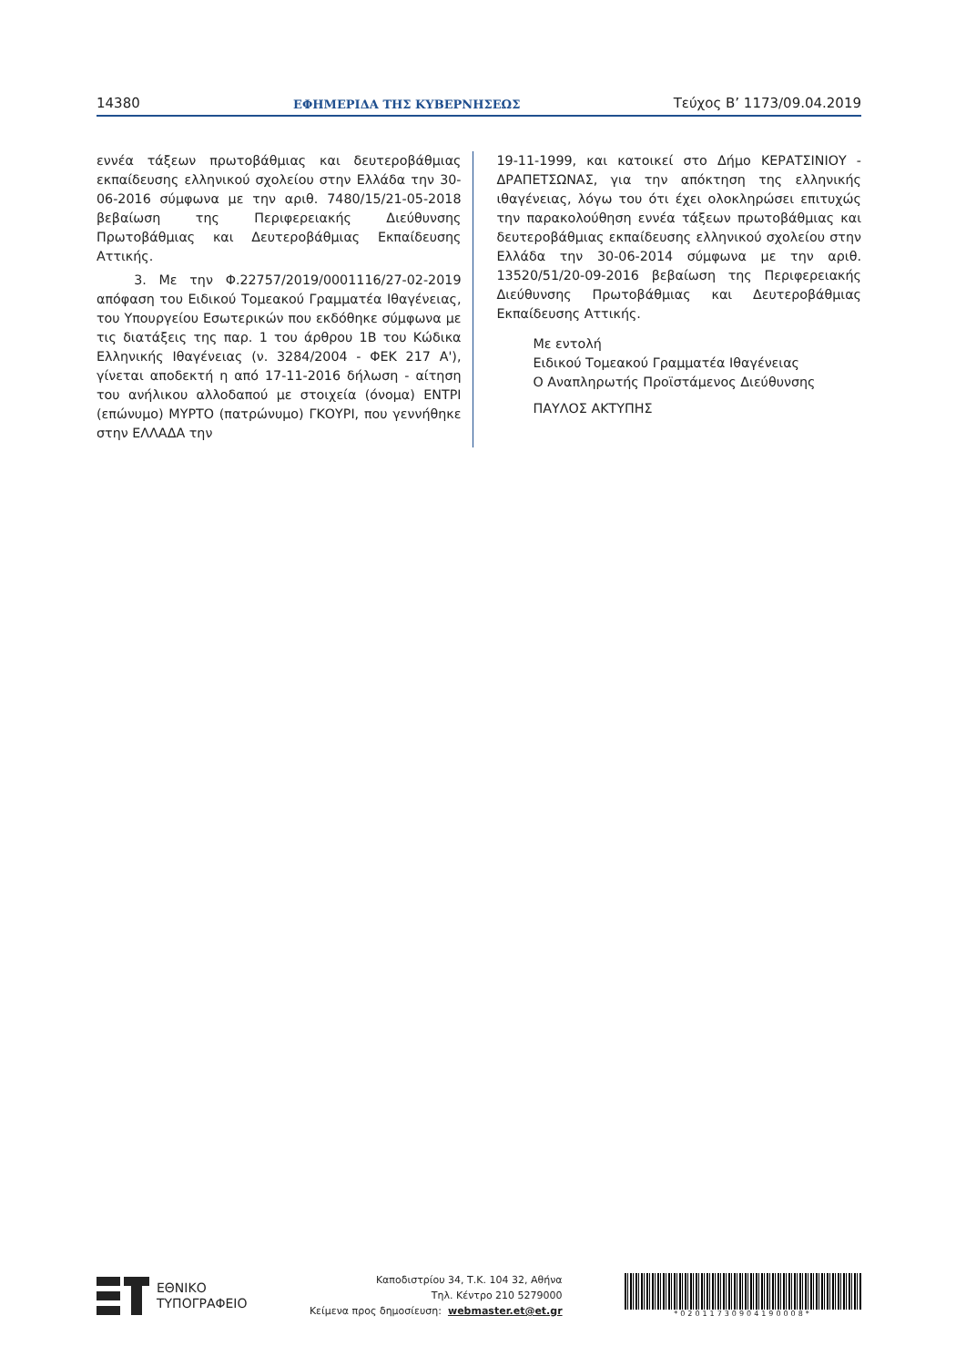14380 ΕΦΗΜΕΡΙΔΑ ΤΗΣ ΚΥΒΕΡΝΗΣΕΩΣ Τεύχος B’ 1173/09.04.2019
εννέα τάξεων πρωτοβάθμιας και δευτεροβάθμιας εκπαίδευσης ελληνικού σχολείου στην Ελλάδα την 30-06-2016 σύμφωνα με την αριθ. 7480/15/21-05-2018 βεβαίωση της Περιφερειακής Διεύθυνσης Πρωτοβάθμιας και Δευτεροβάθμιας Εκπαίδευσης Αττικής.
3. Με την Φ.22757/2019/0001116/27-02-2019 απόφαση του Ειδικού Τομεακού Γραμματέα Ιθαγένειας, του Υπουργείου Εσωτερικών που εκδόθηκε σύμφωνα με τις διατάξεις της παρ. 1 του άρθρου 1Β του Κώδικα Ελληνικής Ιθαγένειας (ν. 3284/2004 - ΦΕΚ 217 Α'), γίνεται αποδεκτή η από 17-11-2016 δήλωση - αίτηση του ανήλικου αλλοδαπού με στοιχεία (όνομα) ΕΝΤΡΙ (επώνυμο) ΜΥΡΤΟ (πατρώνυμο) ΓΚΟΥΡΙ, που γεννήθηκε στην ΕΛΛΑΔΑ την
19-11-1999, και κατοικεί στο Δήμο ΚΕΡΑΤΣΙΝΙΟΥ - ΔΡΑΠΕΤΣΩΝΑΣ, για την απόκτηση της ελληνικής ιθαγένειας, λόγω του ότι έχει ολοκληρώσει επιτυχώς την παρακολούθηση εννέα τάξεων πρωτοβάθμιας και δευτεροβάθμιας εκπαίδευσης ελληνικού σχολείου στην Ελλάδα την 30-06-2014 σύμφωνα με την αριθ. 13520/51/20-09-2016 βεβαίωση της Περιφερειακής Διεύθυνσης Πρωτοβάθμιας και Δευτεροβάθμιας Εκπαίδευσης Αττικής.
Με εντολή
Ειδικού Τομεακού Γραμματέα Ιθαγένειας
Ο Αναπληρωτής Προϊστάμενος Διεύθυνσης
ΠΑΥΛΟΣ ΑΚΤΥΠΗΣ
ΕΘΝΙΚΟ
ΤΥΠΟΓΡΑΦΕΙΟ
Καποδιστρίου 34, Τ.Κ. 104 32, Αθήνα
Τηλ. Κέντρο 210 5279000
Κείμενα προς δημοσίευση: webmaster.et@et.gr
*02011730904190008*